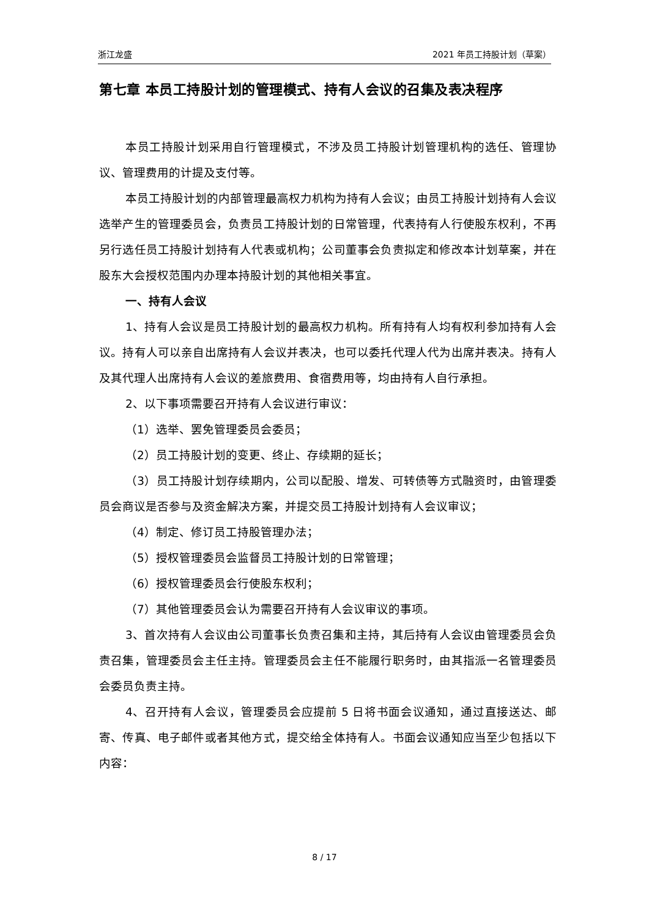浙江龙盛 2021 年员工持股计划（草案）
第七章 本员工持股计划的管理模式、持有人会议的召集及表决程序
本员工持股计划采用自行管理模式，不涉及员工持股计划管理机构的选任、管理协议、管理费用的计提及支付等。
本员工持股计划的内部管理最高权力机构为持有人会议；由员工持股计划持有人会议选举产生的管理委员会，负责员工持股计划的日常管理，代表持有人行使股东权利，不再另行选任员工持股计划持有人代表或机构；公司董事会负责拟定和修改本计划草案，并在股东大会授权范围内办理本持股计划的其他相关事宜。
一、持有人会议
1、持有人会议是员工持股计划的最高权力机构。所有持有人均有权利参加持有人会议。持有人可以亲自出席持有人会议并表决，也可以委托代理人代为出席并表决。持有人及其代理人出席持有人会议的差旅费用、食宿费用等，均由持有人自行承担。
2、以下事项需要召开持有人会议进行审议：
（1）选举、罢免管理委员会委员；
（2）员工持股计划的变更、终止、存续期的延长；
（3）员工持股计划存续期内，公司以配股、增发、可转债等方式融资时，由管理委员会商议是否参与及资金解决方案，并提交员工持股计划持有人会议审议；
（4）制定、修订员工持股管理办法；
（5）授权管理委员会监督员工持股计划的日常管理；
（6）授权管理委员会行使股东权利；
（7）其他管理委员会认为需要召开持有人会议审议的事项。
3、首次持有人会议由公司董事长负责召集和主持，其后持有人会议由管理委员会负责召集，管理委员会主任主持。管理委员会主任不能履行职务时，由其指派一名管理委员会委员负责主持。
4、召开持有人会议，管理委员会应提前 5 日将书面会议通知，通过直接送达、邮寄、传真、电子邮件或者其他方式，提交给全体持有人。书面会议通知应当至少包括以下内容：
8 / 17